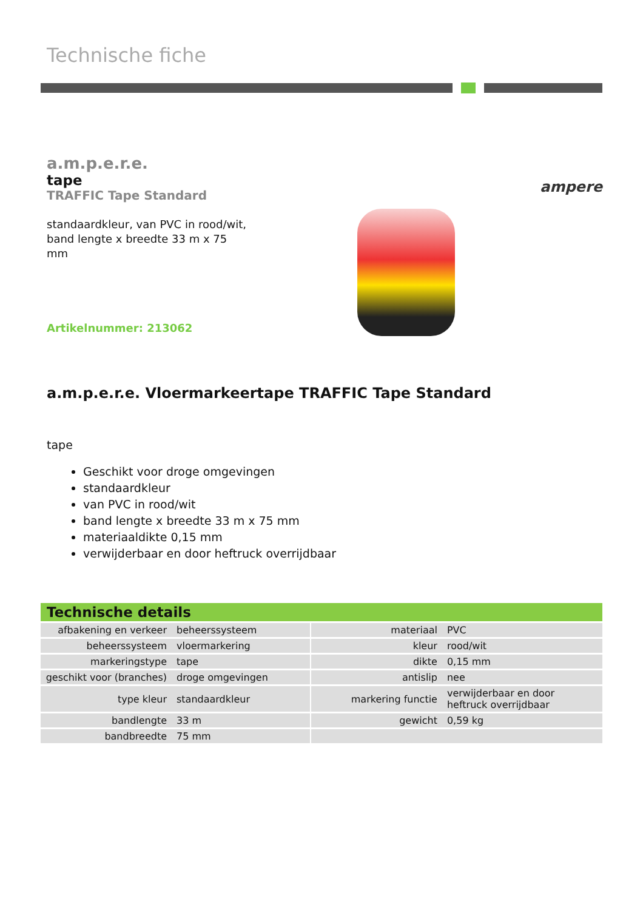Technische fiche
a.m.p.e.r.e.
tape
TRAFFIC Tape Standard
standaardkleur, van PVC in rood/wit,
band lengte x breedte 33 m x 75
mm
Artikelnummer: 213062
ampere
a.m.p.e.r.e. Vloermarkeertape TRAFFIC Tape Standard
tape
Geschikt voor droge omgevingen
standaardkleur
van PVC in rood/wit
band lengte x breedte 33 m x 75 mm
materiaaldikte 0,15 mm
verwijderbaar en door heftruck overrijdbaar
Technische details
| afbakening en verkeer | beheerssysteem | | materiaal | PVC |
| beheerssysteem | vloermarkering | | kleur | rood/wit |
| markeringstype | tape | | dikte | 0,15 mm |
| geschikt voor (branches) | droge omgevingen | | antislip | nee |
| type kleur | standaardkleur | | markering functie | verwijderbaar en door heftruck overrijdbaar |
| bandlengte | 33 m | | gewicht | 0,59 kg |
| bandbreedte | 75 mm | | | |